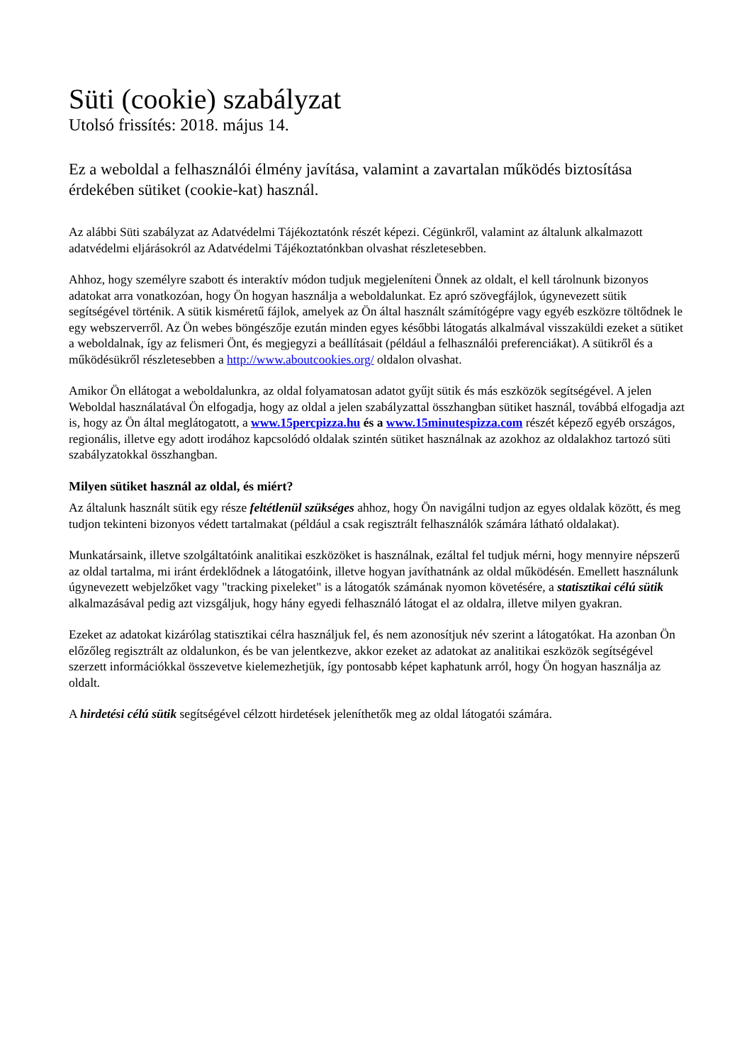Süti (cookie) szabályzat
Utolsó frissítés: 2018. május 14.
Ez a weboldal a felhasználói élmény javítása, valamint a zavartalan működés biztosítása érdekében sütiket (cookie-kat) használ.
Az alábbi Süti szabályzat az Adatvédelmi Tájékoztatónk részét képezi. Cégünkről, valamint az általunk alkalmazott adatvédelmi eljárásokról az Adatvédelmi Tájékoztatónkban olvashat részletesebben.
Ahhoz, hogy személyre szabott és interaktív módon tudjuk megjeleníteni Önnek az oldalt, el kell tárolnunk bizonyos adatokat arra vonatkozóan, hogy Ön hogyan használja a weboldalunkat. Ez apró szövegfájlok, úgynevezett sütik segítségével történik. A sütik kisméretű fájlok, amelyek az Ön által használt számítógépre vagy egyéb eszközre töltődnek le egy webszerverről. Az Ön webes böngészője ezután minden egyes későbbi látogatás alkalmával visszaküldi ezeket a sütiket a weboldalnak, így az felismeri Önt, és megjegyzi a beállításait (például a felhasználói preferenciákat). A sütikről és a működésükről részletesebben a http://www.aboutcookies.org/ oldalon olvashat.
Amikor Ön ellátogat a weboldalunkra, az oldal folyamatosan adatot gyűjt sütik és más eszközök segítségével. A jelen Weboldal használatával Ön elfogadja, hogy az oldal a jelen szabályzattal összhangban sütiket használ, továbbá elfogadja azt is, hogy az Ön által meglátogatott, a www.15percpizza.hu és a www.15minutespizza.com részét képező egyéb országos, regionális, illetve egy adott irodához kapcsolódó oldalak szintén sütiket használnak az azokhoz az oldalakhoz tartozó süti szabályzatokkal összhangban.
Milyen sütiket használ az oldal, és miért?
Az általunk használt sütik egy része feltétlenül szükséges ahhoz, hogy Ön navigálni tudjon az egyes oldalak között, és meg tudjon tekinteni bizonyos védett tartalmakat (például a csak regisztrált felhasználók számára látható oldalakat).
Munkatársaink, illetve szolgáltatóink analitikai eszközöket is használnak, ezáltal fel tudjuk mérni, hogy mennyire népszerű az oldal tartalma, mi iránt érdeklődnek a látogatóink, illetve hogyan javíthatnánk az oldal működésén. Emellett használunk úgynevezett webjelzőket vagy "tracking pixeleket" is a látogatók számának nyomon követésére, a statisztikai célú sütik alkalmazásával pedig azt vizsgáljuk, hogy hány egyedi felhasználó látogat el az oldalra, illetve milyen gyakran.
Ezeket az adatokat kizárólag statisztikai célra használjuk fel, és nem azonosítjuk név szerint a látogatókat. Ha azonban Ön előzőleg regisztrált az oldalunkon, és be van jelentkezve, akkor ezeket az adatokat az analitikai eszközök segítségével szerzett információkkal összevetve kielemezhetjük, így pontosabb képet kaphatunk arról, hogy Ön hogyan használja az oldalt.
A hirdetési célú sütik segítségével célzott hirdetések jeleníthetők meg az oldal látogatói számára.